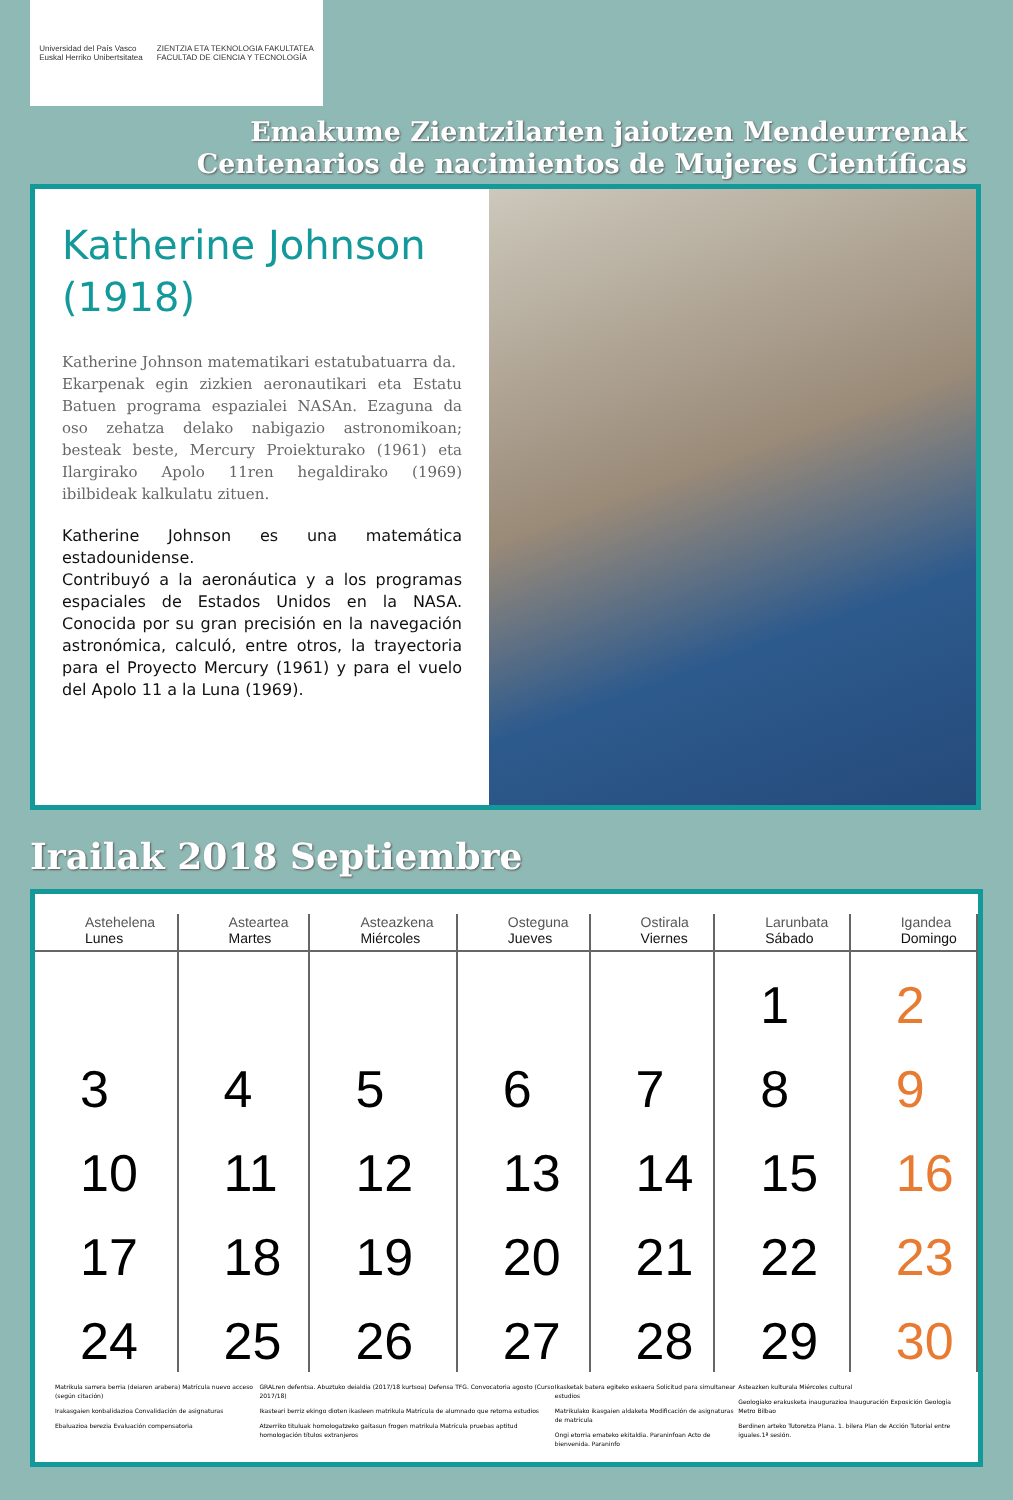Universidad del País Vasco
Euskal Herriko Unibertsitatea
ZIENTZIA ETA TEKNOLOGIA FAKULTATEA
FACULTAD DE CIENCIA Y TECNOLOGÍA
Emakume Zientzilarien jaiotzen Mendeurrenak
Centenarios de nacimientos de Mujeres Científicas
Katherine Johnson (1918)
Katherine Johnson matematikari estatubatuarra da.
Ekarpenak egin zizkien aeronautikari eta Estatu Batuen programa espazialei NASAn. Ezaguna da oso zehatza delako nabigazio astronomikoan; besteak beste, Mercury Proiekturako (1961) eta Ilargirako Apolo 11ren hegaldirako (1969) ibilbideak kalkulatu zituen.
Katherine Johnson es una matemática estadounidense.
Contribuyó a la aeronáutica y a los programas espaciales de Estados Unidos en la NASA. Conocida por su gran precisión en la navegación astronómica, calculó, entre otros, la trayectoria para el Proyecto Mercury (1961) y para el vuelo del Apolo 11 a la Luna (1969).
Irailak 2018 Septiembre
| Astehelena Lunes | Asteartea Martes | Asteazkena Miércoles | Osteguna Jueves | Ostirala Viernes | Larunbata Sábado | Igandea Domingo |
| --- | --- | --- | --- | --- | --- | --- |
| | | | | | 1 | 2 |
| 3 | 4 | 5 | 6 | 7 | 8 | 9 |
| 10 | 11 | 12 | 13 | 14 | 15 | 16 |
| 17 | 18 | 19 | 20 | 21 | 22 | 23 |
| 24 | 25 | 26 | 27 | 28 | 29 | 30 |
Matrikula sarrera berria (deiaren arabera) Matrícula nuevo acceso (según citación)
Irakasgaien konbalidazioa Convalidación de asignaturas
Ebaluazioa berezia Evaluación compensatoria
GRALren defentsa. Abuztuko deialdia (2017/18 kurtsoa) Defensa TFG. Convocatoria agosto (Curso 2017/18)
Ikasteari berriz ekingo dioten ikasleen matrikula Matrícula de alumnado que retoma estudios
Atzerriko tituluak homologatzeko gaitasun frogen matrikula Matrícula pruebas aptitud homologación títulos extranjeros
Ikasketak batera egiteko eskaera Solicitud para simultanear estudios
Matrikulako ikasgaien aldaketa Modificación de asignaturas de matrícula
Ongi etorria emateko ekitaldia. Paraninfoan Acto de bienvenida. Paraninfo
Asteazken kulturala Miércoles cultural
Geologiako erakusketa inaugurazioa Inauguración Exposición Geología Metro Bilbao
Berdinen arteko Tutoretza Plana. 1. bilera Plan de Acción Tutorial entre iguales.1ª sesión.